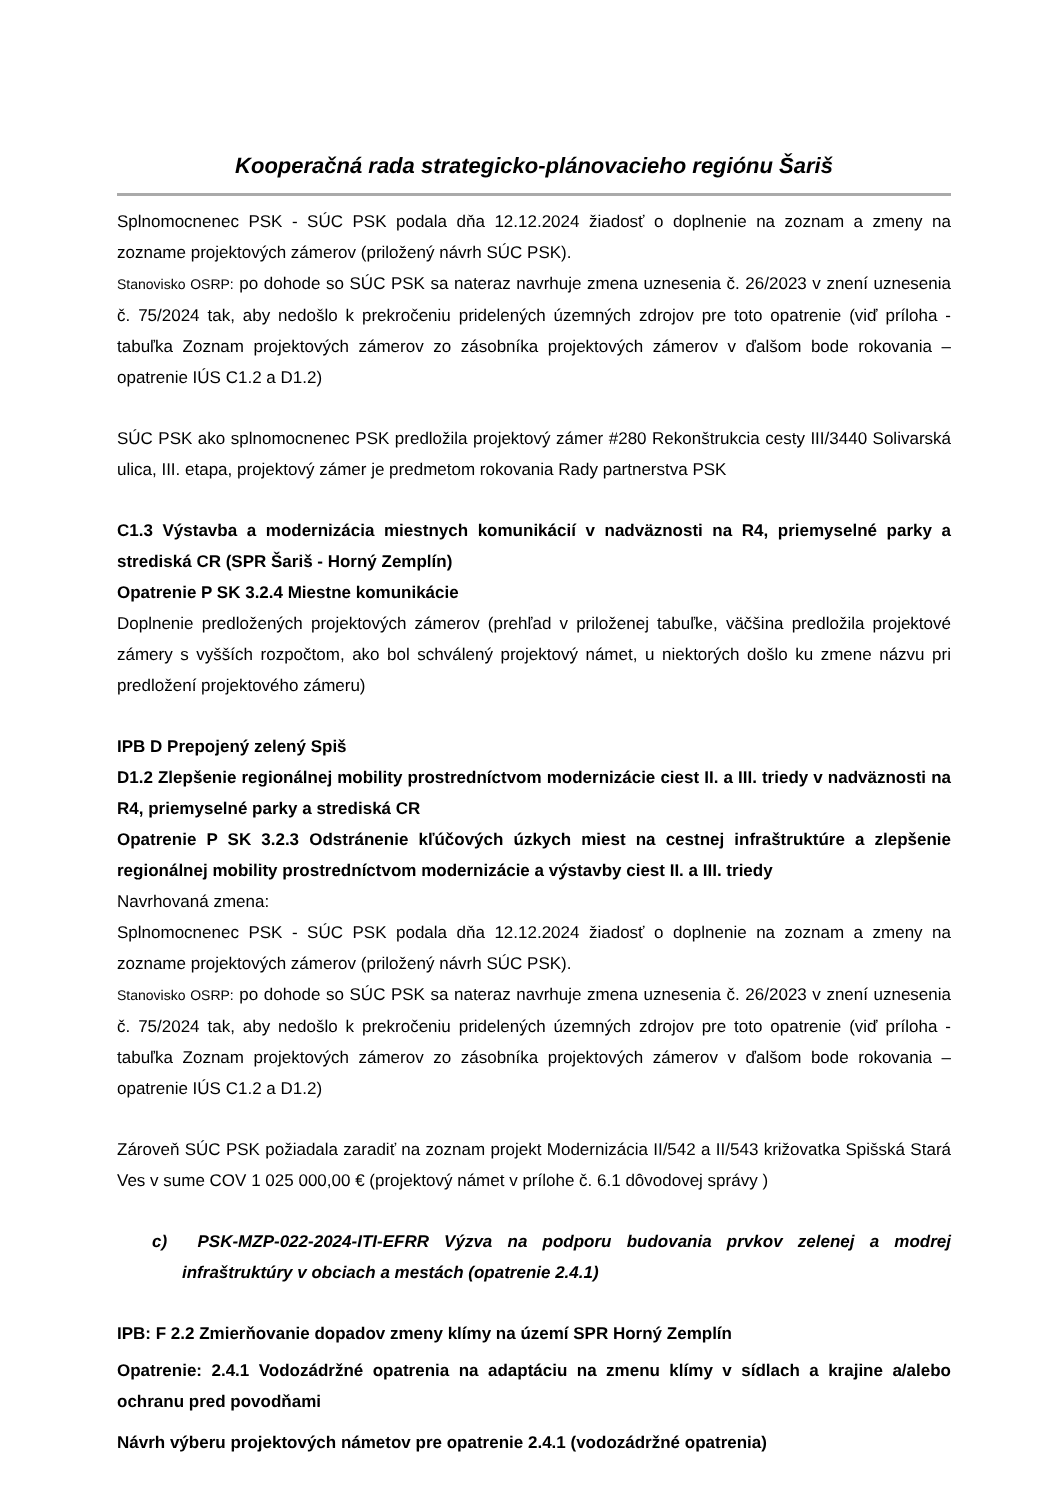Kooperačná rada strategicko-plánovacieho regiónu Šariš
Splnomocnenec PSK - SÚC PSK podala dňa 12.12.2024 žiadosť o doplnenie na zoznam a zmeny na zozname projektových zámerov (priložený návrh SÚC PSK).
Stanovisko OSRP: po dohode so SÚC PSK sa nateraz navrhuje zmena uznesenia č. 26/2023 v znení uznesenia č. 75/2024 tak, aby nedošlo k prekročeniu pridelených územných zdrojov pre toto opatrenie (viď príloha - tabuľka Zoznam projektových zámerov zo zásobníka projektových zámerov v ďalšom bode rokovania – opatrenie IÚS C1.2 a D1.2)
SÚC PSK ako splnomocnenec PSK predložila projektový zámer #280 Rekonštrukcia cesty III/3440 Solivarská ulica, III. etapa, projektový zámer je predmetom rokovania Rady partnerstva PSK
C1.3 Výstavba a modernizácia miestnych komunikácií v nadväznosti na R4, priemyselné parky a strediská CR (SPR Šariš - Horný Zemplín)
Opatrenie P SK 3.2.4 Miestne komunikácie
Doplnenie predložených projektových zámerov (prehľad v priloženej tabuľke, väčšina predložila projektové zámery s vyšších rozpočtom, ako bol schválený projektový námet, u niektorých došlo ku zmene názvu pri predložení projektového zámeru)
IPB D Prepojený zelený Spiš
D1.2 Zlepšenie regionálnej mobility prostredníctvom modernizácie ciest II. a III. triedy v nadväznosti na R4, priemyselné parky a strediská CR
Opatrenie P SK 3.2.3 Odstránenie kľúčových úzkych miest na cestnej infraštruktúre a zlepšenie regionálnej mobility prostredníctvom modernizácie a výstavby ciest II. a III. triedy
Navrhovaná zmena:
Splnomocnenec PSK - SÚC PSK podala dňa 12.12.2024 žiadosť o doplnenie na zoznam a zmeny na zozname projektových zámerov (priložený návrh SÚC PSK).
Stanovisko OSRP: po dohode so SÚC PSK sa nateraz navrhuje zmena uznesenia č. 26/2023 v znení uznesenia č. 75/2024 tak, aby nedošlo k prekročeniu pridelených územných zdrojov pre toto opatrenie (viď príloha - tabuľka Zoznam projektových zámerov zo zásobníka projektových zámerov v ďalšom bode rokovania – opatrenie IÚS C1.2 a D1.2)
Zároveň SÚC PSK požiadala zaradiť na zoznam projekt Modernizácia II/542 a II/543 križovatka Spišská Stará Ves v sume COV 1 025 000,00 € (projektový námet v prílohe č. 6.1 dôvodovej správy )
c) PSK-MZP-022-2024-ITI-EFRR Výzva na podporu budovania prvkov zelenej a modrej infraštruktúry v obciach a mestách (opatrenie 2.4.1)
IPB: F 2.2 Zmierňovanie dopadov zmeny klímy na území SPR Horný Zemplín
Opatrenie: 2.4.1 Vodozádržné opatrenia na adaptáciu na zmenu klímy v sídlach a krajine a/alebo ochranu pred povodňami
Návrh výberu projektových námetov pre opatrenie 2.4.1 (vodozádržné opatrenia)